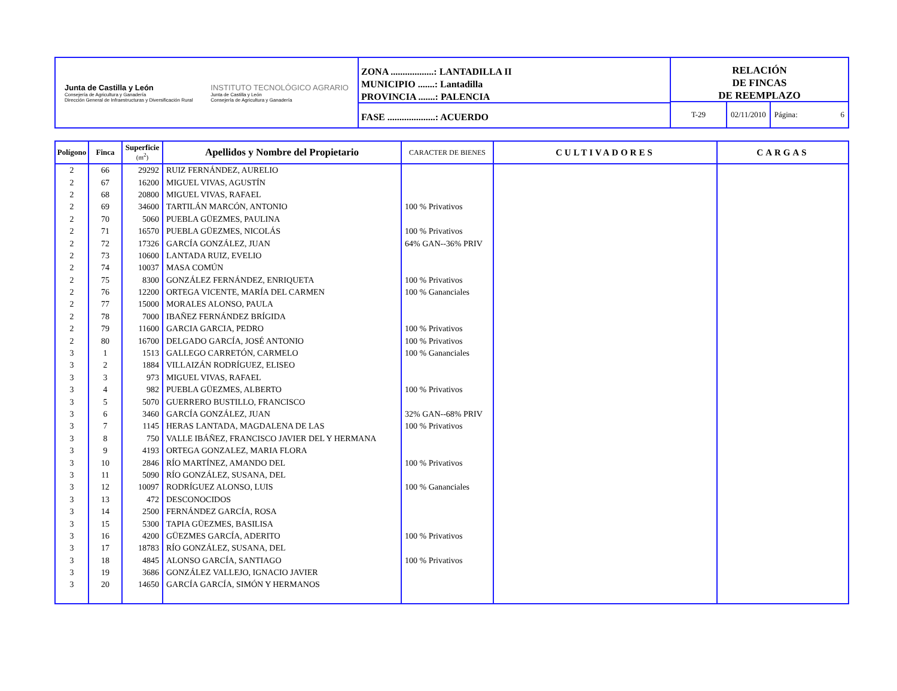Junta de Castilla y León
Consejería de Agricultura y Ganadería
Dirección General de Infraestructuras y Diversificación Rural
INSTITUTO TECNOLÓGICO AGRARIO
Junta de Castilla y León
Consejería de Agricultura y Ganadería
ZONA ..................: LANTADILLA II
MUNICIPIO .......: Lantadilla
PROVINCIA .......: PALENCIA
FASE ....................: ACUERDO
RELACIÓN
DE FINCAS
DE REEMPLAZO
T-29 02/11/2010 Página: 6
| Polígono | Finca | Superficie (m<sup>2</sup>) | Apellidos y Nombre del Propietario | CARACTER DE BIENES | CULTIVADORES | CARGAS |
| --- | --- | --- | --- | --- | --- | --- |
| 2 | 66 | 29292 | RUIZ FERNÁNDEZ, AURELIO | | | |
| 2 | 67 | 16200 | MIGUEL VIVAS, AGUSTÍN | | | |
| 2 | 68 | 20800 | MIGUEL VIVAS, RAFAEL | | | |
| 2 | 69 | 34600 | TARTILÁN MARCÓN, ANTONIO | 100 % Privativos | | |
| 2 | 70 | 5060 | PUEBLA GÜEZMES, PAULINA | | | |
| 2 | 71 | 16570 | PUEBLA GÜEZMES, NICOLÁS | 100 % Privativos | | |
| 2 | 72 | 17326 | GARCÍA GONZÁLEZ, JUAN | 64% GAN--36% PRIV | | |
| 2 | 73 | 10600 | LANTADA RUIZ, EVELIO | | | |
| 2 | 74 | 10037 | MASA COMÚN | | | |
| 2 | 75 | 8300 | GONZÁLEZ FERNÁNDEZ, ENRIQUETA | 100 % Privativos | | |
| 2 | 76 | 12200 | ORTEGA VICENTE, MARÍA DEL CARMEN | 100 % Gananciales | | |
| 2 | 77 | 15000 | MORALES ALONSO, PAULA | | | |
| 2 | 78 | 7000 | IBAÑEZ FERNÁNDEZ BRÍGIDA | | | |
| 2 | 79 | 11600 | GARCIA GARCIA, PEDRO | 100 % Privativos | | |
| 2 | 80 | 16700 | DELGADO GARCÍA, JOSÉ ANTONIO | 100 % Privativos | | |
| 3 | 1 | 1513 | GALLEGO CARRETÓN, CARMELO | 100 % Gananciales | | |
| 3 | 2 | 1884 | VILLAIZÁN RODRÍGUEZ, ELISEO | | | |
| 3 | 3 | 973 | MIGUEL VIVAS, RAFAEL | | | |
| 3 | 4 | 982 | PUEBLA GÜEZMES, ALBERTO | 100 % Privativos | | |
| 3 | 5 | 5070 | GUERRERO BUSTILLO, FRANCISCO | | | |
| 3 | 6 | 3460 | GARCÍA GONZÁLEZ, JUAN | 32% GAN--68% PRIV | | |
| 3 | 7 | 1145 | HERAS LANTADA, MAGDALENA DE LAS | 100 % Privativos | | |
| 3 | 8 | 750 | VALLE IBÁÑEZ, FRANCISCO JAVIER DEL Y HERMANA | | | |
| 3 | 9 | 4193 | ORTEGA GONZALEZ, MARIA FLORA | | | |
| 3 | 10 | 2846 | RÍO MARTÍNEZ, AMANDO DEL | 100 % Privativos | | |
| 3 | 11 | 5090 | RÍO GONZÁLEZ, SUSANA, DEL | | | |
| 3 | 12 | 10097 | RODRÍGUEZ ALONSO, LUIS | 100 % Gananciales | | |
| 3 | 13 | 472 | DESCONOCIDOS | | | |
| 3 | 14 | 2500 | FERNÁNDEZ GARCÍA, ROSA | | | |
| 3 | 15 | 5300 | TAPIA GÜEZMES, BASILISA | | | |
| 3 | 16 | 4200 | GÜEZMES GARCÍA, ADERITO | 100 % Privativos | | |
| 3 | 17 | 18783 | RÍO GONZÁLEZ, SUSANA, DEL | | | |
| 3 | 18 | 4845 | ALONSO GARCÍA, SANTIAGO | 100 % Privativos | | |
| 3 | 19 | 3686 | GONZÁLEZ VALLEJO, IGNACIO JAVIER | | | |
| 3 | 20 | 14650 | GARCÍA GARCÍA, SIMÓN Y HERMANOS | | | |